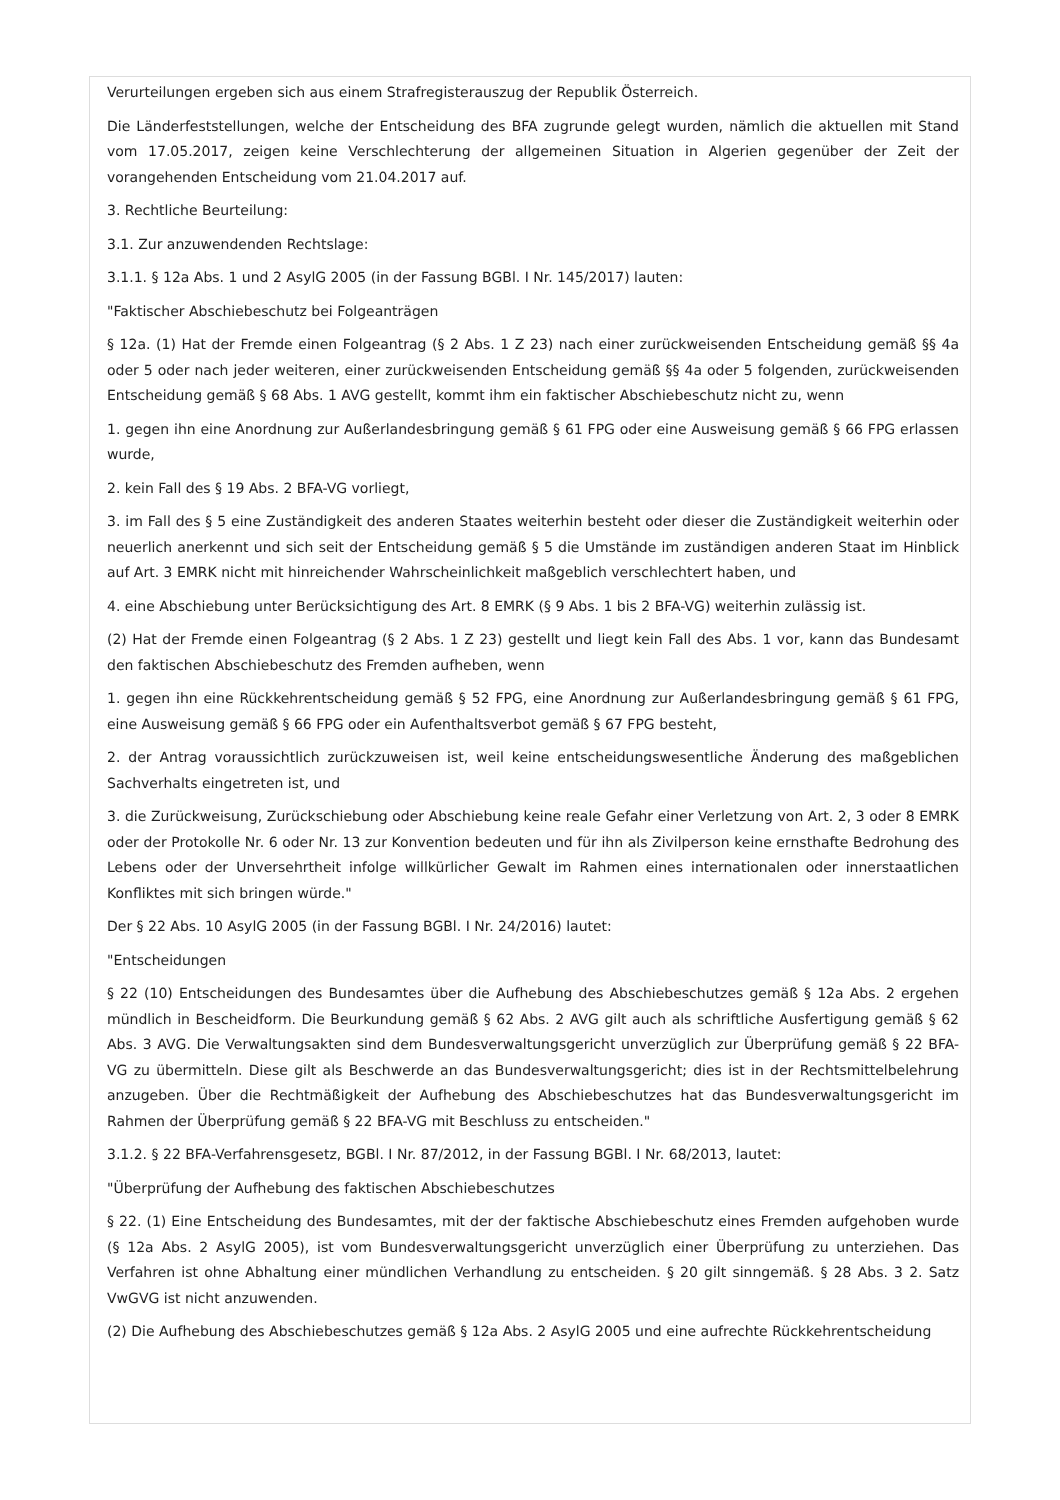Verurteilungen ergeben sich aus einem Strafregisterauszug der Republik Österreich.
Die Länderfeststellungen, welche der Entscheidung des BFA zugrunde gelegt wurden, nämlich die aktuellen mit Stand vom 17.05.2017, zeigen keine Verschlechterung der allgemeinen Situation in Algerien gegenüber der Zeit der vorangehenden Entscheidung vom 21.04.2017 auf.
3. Rechtliche Beurteilung:
3.1. Zur anzuwendenden Rechtslage:
3.1.1. § 12a Abs. 1 und 2 AsylG 2005 (in der Fassung BGBl. I Nr. 145/2017) lauten:
"Faktischer Abschiebeschutz bei Folgeanträgen
§ 12a. (1) Hat der Fremde einen Folgeantrag (§ 2 Abs. 1 Z 23) nach einer zurückweisenden Entscheidung gemäß §§ 4a oder 5 oder nach jeder weiteren, einer zurückweisenden Entscheidung gemäß §§ 4a oder 5 folgenden, zurückweisenden Entscheidung gemäß § 68 Abs. 1 AVG gestellt, kommt ihm ein faktischer Abschiebeschutz nicht zu, wenn
1. gegen ihn eine Anordnung zur Außerlandesbringung gemäß § 61 FPG oder eine Ausweisung gemäß § 66 FPG erlassen wurde,
2. kein Fall des § 19 Abs. 2 BFA-VG vorliegt,
3. im Fall des § 5 eine Zuständigkeit des anderen Staates weiterhin besteht oder dieser die Zuständigkeit weiterhin oder neuerlich anerkennt und sich seit der Entscheidung gemäß § 5 die Umstände im zuständigen anderen Staat im Hinblick auf Art. 3 EMRK nicht mit hinreichender Wahrscheinlichkeit maßgeblich verschlechtert haben, und
4. eine Abschiebung unter Berücksichtigung des Art. 8 EMRK (§ 9 Abs. 1 bis 2 BFA-VG) weiterhin zulässig ist.
(2) Hat der Fremde einen Folgeantrag (§ 2 Abs. 1 Z 23) gestellt und liegt kein Fall des Abs. 1 vor, kann das Bundesamt den faktischen Abschiebeschutz des Fremden aufheben, wenn
1. gegen ihn eine Rückkehrentscheidung gemäß § 52 FPG, eine Anordnung zur Außerlandesbringung gemäß § 61 FPG, eine Ausweisung gemäß § 66 FPG oder ein Aufenthaltsverbot gemäß § 67 FPG besteht,
2. der Antrag voraussichtlich zurückzuweisen ist, weil keine entscheidungswesentliche Änderung des maßgeblichen Sachverhalts eingetreten ist, und
3. die Zurückweisung, Zurückschiebung oder Abschiebung keine reale Gefahr einer Verletzung von Art. 2, 3 oder 8 EMRK oder der Protokolle Nr. 6 oder Nr. 13 zur Konvention bedeuten und für ihn als Zivilperson keine ernsthafte Bedrohung des Lebens oder der Unversehrtheit infolge willkürlicher Gewalt im Rahmen eines internationalen oder innerstaatlichen Konfliktes mit sich bringen würde."
Der § 22 Abs. 10 AsylG 2005 (in der Fassung BGBl. I Nr. 24/2016) lautet:
"Entscheidungen
§ 22 (10) Entscheidungen des Bundesamtes über die Aufhebung des Abschiebeschutzes gemäß § 12a Abs. 2 ergehen mündlich in Bescheidform. Die Beurkundung gemäß § 62 Abs. 2 AVG gilt auch als schriftliche Ausfertigung gemäß § 62 Abs. 3 AVG. Die Verwaltungsakten sind dem Bundesverwaltungsgericht unverzüglich zur Überprüfung gemäß § 22 BFA-VG zu übermitteln. Diese gilt als Beschwerde an das Bundesverwaltungsgericht; dies ist in der Rechtsmittelbelehrung anzugeben. Über die Rechtmäßigkeit der Aufhebung des Abschiebeschutzes hat das Bundesverwaltungsgericht im Rahmen der Überprüfung gemäß § 22 BFA-VG mit Beschluss zu entscheiden."
3.1.2. § 22 BFA-Verfahrensgesetz, BGBl. I Nr. 87/2012, in der Fassung BGBl. I Nr. 68/2013, lautet:
"Überprüfung der Aufhebung des faktischen Abschiebeschutzes
§ 22. (1) Eine Entscheidung des Bundesamtes, mit der der faktische Abschiebeschutz eines Fremden aufgehoben wurde (§ 12a Abs. 2 AsylG 2005), ist vom Bundesverwaltungsgericht unverzüglich einer Überprüfung zu unterziehen. Das Verfahren ist ohne Abhaltung einer mündlichen Verhandlung zu entscheiden. § 20 gilt sinngemäß. § 28 Abs. 3 2. Satz VwGVG ist nicht anzuwenden.
(2) Die Aufhebung des Abschiebeschutzes gemäß § 12a Abs. 2 AsylG 2005 und eine aufrechte Rückkehrentscheidung